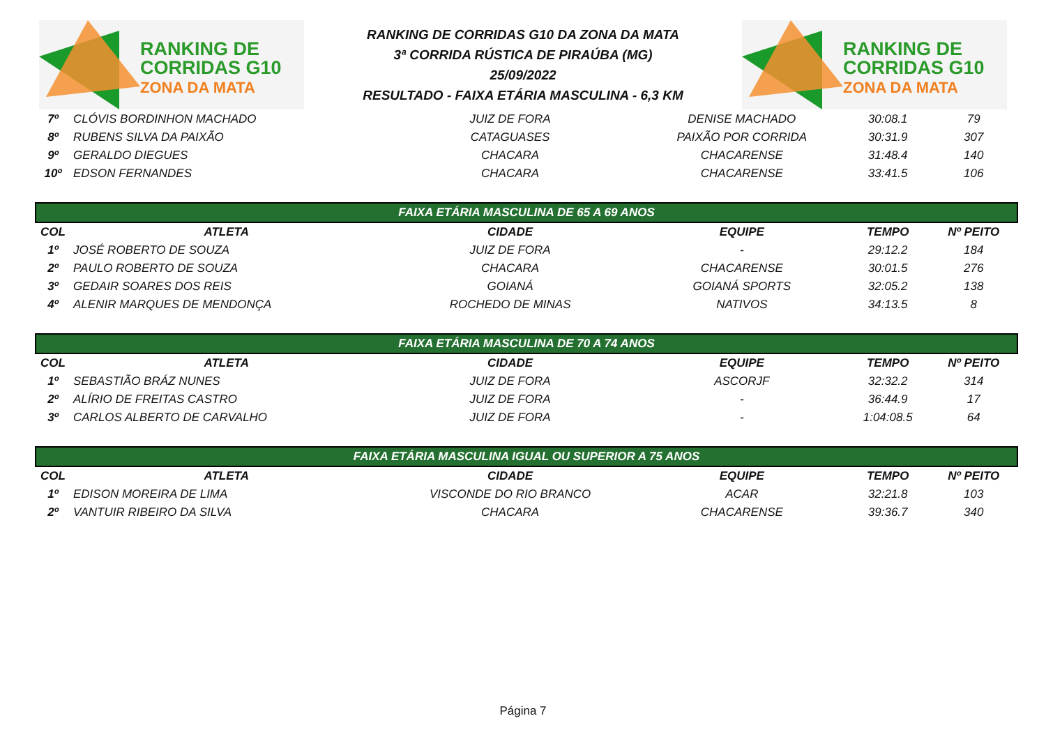RANKING DE
CORRIDAS G10
ZONA DA MATA
RANKING DE CORRIDAS G10 DA ZONA DA MATA
3ª CORRIDA RÚSTICA DE PIRAÚBA (MG)
25/09/2022
RESULTADO - FAIXA ETÁRIA MASCULINA - 6,3 KM
RANKING DE
CORRIDAS G10
ZONA DA MATA
| 7º | CLÓVIS BORDINHON MACHADO | JUIZ DE FORA | DENISE MACHADO | 30:08.1 | 79 |
| 8º | RUBENS SILVA DA PAIXÃO | CATAGUASES | PAIXÃO POR CORRIDA | 30:31.9 | 307 |
| 9º | GERALDO DIEGUES | CHACARA | CHACARENSE | 31:48.4 | 140 |
| 10º | EDSON FERNANDES | CHACARA | CHACARENSE | 33:41.5 | 106 |
| FAIXA ETÁRIA MASCULINA DE 65 A 69 ANOS | | | | | |
| COL | ATLETA | CIDADE | EQUIPE | TEMPO | Nº PEITO |
| 1º | JOSÉ ROBERTO DE SOUZA | JUIZ DE FORA | - | 29:12.2 | 184 |
| 2º | PAULO ROBERTO DE SOUZA | CHACARA | CHACARENSE | 30:01.5 | 276 |
| 3º | GEDAIR SOARES DOS REIS | GOIANÁ | GOIANÁ SPORTS | 32:05.2 | 138 |
| 4º | ALENIR MARQUES DE MENDONÇA | ROCHEDO DE MINAS | NATIVOS | 34:13.5 | 8 |
| FAIXA ETÁRIA MASCULINA DE 70 A 74 ANOS | | | | | |
| COL | ATLETA | CIDADE | EQUIPE | TEMPO | Nº PEITO |
| 1º | SEBASTIÃO BRÁZ NUNES | JUIZ DE FORA | ASCORJF | 32:32.2 | 314 |
| 2º | ALÍRIO DE FREITAS CASTRO | JUIZ DE FORA | - | 36:44.9 | 17 |
| 3º | CARLOS ALBERTO DE CARVALHO | JUIZ DE FORA | - | 1:04:08.5 | 64 |
| FAIXA ETÁRIA MASCULINA IGUAL OU SUPERIOR A 75 ANOS | | | | | |
| COL | ATLETA | CIDADE | EQUIPE | TEMPO | Nº PEITO |
| 1º | EDISON MOREIRA DE LIMA | VISCONDE DO RIO BRANCO | ACAR | 32:21.8 | 103 |
| 2º | VANTUIR RIBEIRO DA SILVA | CHACARA | CHACARENSE | 39:36.7 | 340 |
Página 7